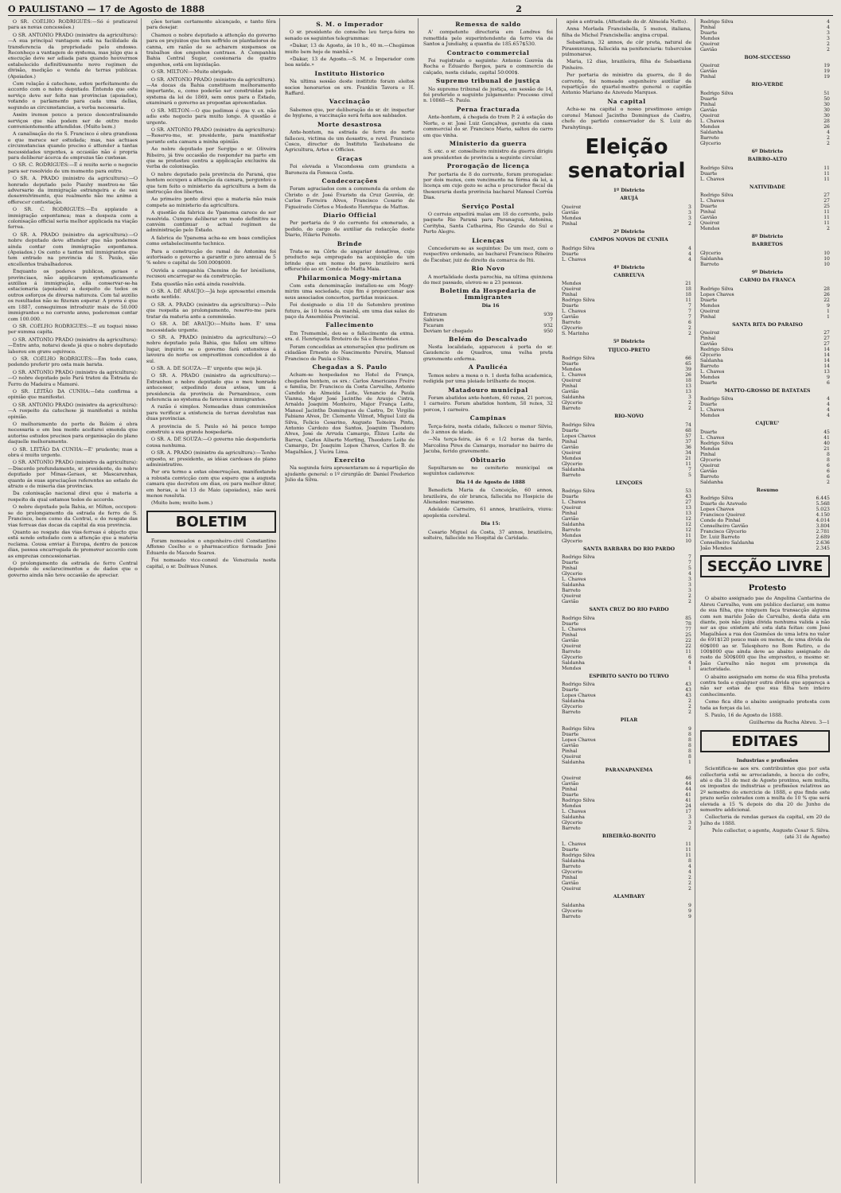O PAULISTANO — 17 de Agosto de 1888 2
O SR. COELHO RODRIGUES:—Só é praticavel para as novas concessões.)
O SR. ANTONIO PRADO (ministro da agricultura):—A sua principal vantagem está na facilidade da transferencia da propriedade pelo endosso. Reconheço a vantagem do systema, mas julgo que a execução deve ser adiada para quando houvermos estabelecido definitivamente novo regimen de divisão, medição e venda de terras publicas. (Apoiados.)
Com relação á catechese, estou perfeitamente de accordo com o nobre deputado. Entendo que este serviço deve ser feito nas provincias (apoiados), votando o parlamento para cada uma dellas, segundo as circumstancias, a verba necessaria.
Assim iremos pouco a pouco descentralisando serviços que não podem ser de outro modo convenientemente attendidos. (Muito bem.)
A canalisação do rio S. Francisco é obra grandiosa e que merece ser estudada; mas, nas actuaes circumstancias quando preciso é attender a tantas necessidades urgentes, a occasião não é propria para deliberar ácerca de emprezas tão custosas.
O SR. C. RODRIGUES:—E é muito serio o negocio para ser resolvido de um momento para outro.
O SR. A. PRADO (ministro da agricultura):—O honrado deputado pelo Piauhy mostrou-se tão adversario da immigração estrangeira e de seu desenvolvimento, que realmente não me animo a offerecer contestação.
O SR. C. RODRIGUES:—Eu applaudo a immigração espontanea; mas a despeza com a colonisação official seria melhor applicada na viação ferrea.
O SR. A. PRADO (ministro da agricultura):—O nobre deputado deve attender que não podemos ainda contar com immigração espontanea. (Apoiados.) Os cento e tantos mil immigrantes que tem entrado na provincia de S. Paulo, são excellentes trabalhadores.
Enquanto os poderes publicos, geraes e provinciaes, não applicarem systematicamente auxilios á immigração, ella conservar-se-ha estacionaria (apoiados) a despeito de todos os outros esforços de diversa natureza. Com tal auxilio os resultados não se fizeram esperar. A prova é que em 1887, conseguimos introduzir mais de 50.000 immigrantes e no corrente anno, poderemos contar com 100.000.
O SR. COELHO RODRIGUES:—E eu toquei nisso per summa capita.
O SR. ANTONIO PRADO (ministro da agricultura):—Entre anto, notarei desde já que o nobre deputado laborou em grave equivoco.
O SR. COELHO RODRIGUES:—Em todo caso, podendo preferir pro osta mais barata.
O SR. ANTONIO PRADO (ministro da agricultura):—O nobre deputado pelo Pará tratou da Estrada de Ferro do Madeira e Mamoré.
O SR. LEITÃO DA CUNHA:—Isto confirma a opinião que manifestei.
O SR. ANTONIO PRADO (ministro da agricultura):—A respeito da catechese já manifestei a minha opinião.
O melhoramento do porto de Belém é obra necessaria e em boa mente aceitarei emenda que autorise estudos precisos para organisação do plano daquelle melhoramento.
O SR. LEITÃO DA CUNHA:—E' prudente; mas a obra é muito urgente.
O SR. ANTONIO PRADO (ministro da agricultura):—Discordo profundamente, sr. presidente, do nobre deputado por Minas-Geraes, sr. Mascarenhas, quanto ás suas apreciações referentes ao estado de atrazo e de miseria das provincias.
Da colonisação nacional direi que é materia a respeito da qual estamos todos de accordo.
O nobre deputado pela Bahia, sr. Milton, occupou-se do prolongamento da estrada de ferro de S. Francisco, bem como da Central, e do resgate das vias ferreas das docas da capital da sua provincia.
Quanto ao resgate das vias-ferreas é objecto que está sendo estudado com a attenção que a materia reclama. Cousa enviar á Europa, dentro de poucos dias, pessoa encarregada de promover accordo com as emprezas concessionarias.
O prolongamento da estrada de ferro Central depende de esclarecimentos e de dados que o governo ainda não teve occasião de apreciar.
ções teriam certamente alcançado, e tanto fôra para desejar.
Chamou o nobre deputado a attenção do governo para os prejuizos que tem soffrido os plantadores de canna, em razão de se acharem suspensos os trabalhos dos engenhos centraes. A Companhia Bahia Central Sugar, cessionaria de quatro engenhos, está em liquidação.
O SR. MILTON:—Muito obrigado.
O SR. ANTONIO PRADO (ministro da agricultura).—As docas da Bahia constituem melhoramento importante, e, como poderão ser construidas pelo systema da lei de 1869, sem onus para o Estado, examinará o governo as propostas apresentadas.
O SR. MILTON:—O que pedimos é que v. ex. não adie este negocio para muito longe. A questão é urgente.
O SR. ANTONIO PRADO (ministro da agricultura):—Reservo-me, sr. presidente, para manifestar perante esta camara a minha opinião.
Ao nobre deputado por Sergipe o sr. Oliveira Ribeiro, já tive occasião de responder na parte em que se protestou contra a applicação exclusiva da verba de colonisação.
O nobre deputado pela provincia do Paraná, que hontem occupou a attenção da camara, perguntou o que tem feito o ministerio da agricultura a bem da instrucção dos libertos.
Ao primeiro ponto direi que a materia não mais compete ao ministerio da agricultura.
A questão da fabrica de Ypanema carece de ser resolvida. Cumpre deliberar em modo definitivo se convém continuar o actual regimen de administração pelo Estado.
A fabrica de Ypanema acha-se em boas condições como estabelecimento technico.
Para a construcção do ramal de Antonina foi autorisado o governo a garantir o juro annual de 5 % sobre o capital de 500.000$000.
Ouvida a companhia Chemins de fer brésiliens, recusou encarregar-se da construcção.
Esta questão não está ainda resolvida.
O SR. A. DE ARAUJO:—Já hoje apresentei emenda neste sentido.
O SR. A. PRADO (ministro da agricultura):—Pelo que respeita ao prolongamento, reservo-me para tratar da materia ante a commissão.
O SR. A. DE ARAUJO:—Muito bem. E' uma necessidade urgente.
O SR. A. PRADO (ministro da agricultura):—O nobre deputado pela Bahia, que fallou em ultimo lugar, inquiriu se o governo fará extensivos á lavoura do norte os emprestimos concedidos á do sul.
O SR. A. DE SOUZA:—E' urgente que seja já.
O SR. A. PRADO (ministro da agricultura):—Estranhou o nobre deputado que o meu honrado antecessor, expedindo dous avisos, um á presidencia da provincia de Pernambuco, com referencia ao systema de favores a immigrantes.
A razão é simples. Nomeadas duas commissões para verificar a existencia de terras devolutas nas duas provincias.
A provincia de S. Paulo só há pouco tempo construiu a sua grande hospedaria.
O SR. A. DE SOUZA:—O governo não despenderia cousa nenhuma.
O SR. A. PRADO (ministro da agricultura):—Tenho exposto, sr. presidente, as idéas cardeaes do plano administrativo.
Por ora termo a estas observações, manifestando a robusta convicção com que espero que a augusta camara que decretou em dias, ou para melhor dizer, em horas, a lei 13 de Maio (apoiados), não será menos resoluta.
(Muito bem; muito bem.)
BOLETIM
Foram nomeados o engenheiro-civil Constantino Affonso Coelho e o pharmaceutico formado José Eduardo de Macedo Soares.
Foi nomeado vice-consul de Venezuela nesta capital, o sr. Dolivaes Nunes.
S. M. o Imperador
O sr. presidente do conselho leu terça-feira no senado os seguintes telegrammas:
«Dakar, 13 de Agosto, ás 10 h., 40 m.—Chegámos muito bem hoje de manhã.»
«Dakar, 13 de Agosto.—S. M. o Imperador com boa saúde.»
Instituto Historico
Na ultima sessão deste instituto foram eleitos socios honorarios os srs. Franklin Tavora e H. Raffard.
Vaccinação
Sabemos que, por deliberação do sr. dr. inspector de hygiene, a vaccinação será feita aos sabbados.
Morte desastrosa
Ante-hontem, na estrada de ferro do norte falleceu, victima de um desastre, o revd. Francisco Cosco, director do Instituto Taubateano de Agricultura, Artes e Officios.
Graças
Foi elevada a Viscondessa com grandeza a Baroneza da Fonseca Costa.
Condecorações
Foram agraciados com a commenda da ordem de Christo o dr. José Evaristo da Cruz Gouvêa, dr. Carlos Ferreira Alves, Francisco Cesario de Figueiredo Côrtes e Modesto Henrique de Mattos.
Diario Official
Por portaria de 9 do corrente foi exonerado, a pedido, do cargo de auxiliar da redacção deste Diario, Hilario Peixoto.
Brinde
Trata-se na Côrte de angariar donativos, cujo producto seja empregado na acquisição de um brinde que em nome do povo brazileiro será offerecido ao sr. Conde do Matta Maia.
Philarmonica Mogy-mirtana
Com esta denominação installou-se em Mogy-mirim uma sociedade, cujo fim é proporcionar aos seus associados concertos, partidas musicaes.
Foi designado o dia 10 de Setembro proximo futuro, ás 10 horas da manhã, em uma das salas do paço da Assembléa Provincial.
Fallecimento
Em Tremembé, deu-se o fallecimento da exma. sra. d. Henriqueta Broteiro de Sá e Benevides.
Foram concedidas as exonerações que pediram os cidadãos Ernesto do Nascimento Pereira, Manoel Francisco de Paula e Silva.
Chegadas a S. Paulo
Acham-se hospedados no Hotel de França, chegados hontem, os srs.: Carlos Americano Freire e familia, Dr. Francisco da Costa Carvalho, Antonio Candido de Almeida Leite, Venancio de Paula Vianna, Major José Jacintho de Araujo Cintra, Arnaldo Joaquim Monteiro, Major França Leite, Manoel Jacintho Domingues de Castro, Dr. Virgilio Fabiano Alves, Dr. Clemente Vilmot, Miguel Luiz da Silva, Felicio Cesarino, Augusto Teixeira Pinto, Antonio Cardozo dos Santos, Joaquim Theodoro Alves, José de Arruda Camargo, Elizeu Leite de Barros, Carlos Alberto Morting, Theodoro Leite de Camargo, Dr. Joaquim Lopes Chaves, Carlos B. de Magalhães, J. Vieira Lima.
Exercito
Na segunda feira apresentaram-se á repartição do ajudante general: o 1º cirurgião dr. Daniel Frederico Julio da Silva.
Remessa de saldo
A' competente directoria em Londres foi remettida pelo superintendente da ferro via de Santos a Jundiahy, a quantia de 185.657$530.
Contracto commercial
Foi registrado o seguinte: Antonio Gouvêa da Rocha e Eduardo Borges, para o commercio de calçado, nesta cidade, capital 50:000$.
Supremo tribunal de justiça
No supremo tribunal de justiça, em sessão de 14, foi proferido o seguinte julgamento: Processo civel n. 10868—S. Paulo.
Perna fracturada
Ante-hontem, á chegada do trem P. 2 á estação do Norte, o sr. José Luiz Gonçalves, gerente da casa commercial do sr. Francisco Mario, saltou do carro em que vinha.
Ministerio da guerra
S. exc. o sr. conselheiro ministro da guerra dirigiu aos presidentes de provincia a seguinte circular.
Prorogação de licença
Por portaria de 8 do corrente, foram prorogadas: por dois mezes, com vencimento na fórma da lei, a licença em cujo gozo se acha o procurador fiscal da thesouraria desta provincia bacharel Manoel Corrêa Dias.
Serviço Postal
O correio expedirá malas em 18 do corrente, pelo paquete Rio Paraná para Paranaguá, Antonina, Corityba, Santa Catharina, Rio Grande do Sul e Porto Alegre.
Licenças
Concederam-se as seguintes: De um mez, com o respectivo ordenado, ao bacharel Francisco Ribeiro de Escobar, juiz de direito da comarca de Itú.
Rio Novo
A mortalidade desta parochia, na ultima quinzena do mez passado, elevou-se a 23 pessoas.
Boletim da Hospedaria de Immigrantes
Dia 16
| Entraram | 939 |
| Sahiram | 7 |
| Ficaram | 932 |
| Deviam ter chegado | 950 |
Belém do Descalvado
Nesta localidade, appareceu á porta do sr. Gaudencio de Quadros, uma velha preta gravemente enferma.
A Paulicéa
Temos sobre a mesa o n. 1 desta folha academica, redigida por uma pleiade brilhante de moços.
Matadouro municipal
Foram abatidos ante-hontem, 60 rezes, 21 porcos, 1 carneiro. Foram abatidos hontem, 58 rezes, 32 porcos, 1 carneiro.
Campinas
Terça-feira, nesta cidade, falleceu o menor Silvio, de 3 annos de idade.
—Na terça-feira, ás 6 e 1/2 horas da tarde, Marcolino Pires de Camargo, morador no bairro de Jacuba, ferido gravemente.
Obituario
Sepultaram-se no cemiterio municipal os seguintes cadaveres:
Dia 14 de Agosto de 1888
Benedicta Maria da Conceição, 60 annos, brazileira, de côr branca, fallecida no Hospicio de Alienados: marasmo.
Adelaide Carneiro, 61 annos, brazileira, viuva: apoplexia cerebral.
Dia 15:
Cesario Miguel da Costa, 37 annos, brazileiro, solteiro, fallecido no Hospital de Caridade.
após a entrada. (Attestado do dr. Almeida Netto).
Anna Morlada Francisbella, 5 mezes, italiana, filha de Michel Francisbella: angina crupal.
Sebastiana, 32 annos, de côr preta, natural de Pirassununga, fallecida na penitenciaria: tuberculos pulmonares.
Maria, 12 dias, brazileira, filha de Sebastiana Pinheiro.
Por portaria do ministro da guerra, de 8 do corrente, foi nomeado engenheiro auxiliar da repartição do quartel-mestre general o capitão Antonio Mariano de Azevedo Marques.
Na capital
Acha-se na capital o nosso prestimoso amigo coronel Manoel Jacintho Domingues de Castro, chefe do partido conservador de S. Luiz do Parahytinga.
Eleição senatorial
1º Districto
ARUJÁ
| Queiroz | 3 |
| Gavião | 3 |
| Mendes | 3 |
| Pinhal | 2 |
2º Districto
CAMPOS NOVOS DE CUNHA
| Rodrigo Silva | 4 |
| Duarte | 4 |
| L. Chaves | 4 |
4º Districto
CABREUVA
| Mendes | 21 |
| Queiroz | 18 |
| Pinhal | 18 |
| Rodrigo Silva | 11 |
| Duarte | 7 |
| L. Chaves | 7 |
| Gavião | 7 |
| Barreto | 6 |
| Glycerio | 2 |
| S. Marinho | 2 |
5º Districto
TIJUCO-PRETO
| Rodrigo Silva | 66 |
| Duarte | 65 |
| Mendes | 39 |
| L. Chaves | 26 |
| Queiroz | 18 |
| Pinhal | 13 |
| Gavião | 13 |
| Saldanha | 3 |
| Glycerio | 2 |
| Barreto | 2 |
RIO-NOVO
| Rodrigo Silva | 74 |
| Duarte | 68 |
| Lopes Chaves | 57 |
| Pinhal | 37 |
| Gavião | 36 |
| Queiroz | 34 |
| Mendes | 21 |
| Glycerio | 11 |
| Saldanha | 7 |
| Barreto | 5 |
LENÇOES
| Rodrigo Silva | 53 |
| Duarte | 43 |
| L. Chaves | 27 |
| Queiroz | 13 |
| Pinhal | 13 |
| Gavião | 12 |
| Saldanha | 12 |
| Barreto | 12 |
| Mendes | 11 |
| Glycerio | 10 |
SANTA BARBARA DO RIO PARDO
| Rodrigo Silva | 7 |
| Duarte | 7 |
| Pinhal | 5 |
| Glycerio | 4 |
| L. Chaves | 3 |
| Saldanha | 3 |
| Barreto | 3 |
| Queiroz | 2 |
| Gavião | 2 |
SANTA CRUZ DO RIO PARDO
| Rodrigo Silva | 85 |
| Duarte | 78 |
| L. Chaves | 77 |
| Pinhal | 25 |
| Gavião | 22 |
| Queiroz | 22 |
| Barreto | 11 |
| Glycerio | 6 |
| Saldanha | 4 |
| Mendes | 1 |
ESPIRITO SANTO DO TURVO
| Rodrigo Silva | 43 |
| Duarte | 43 |
| Lopes Chaves | 43 |
| Saldanha | 2 |
| Glycerio | 2 |
| Barreto | 2 |
PILAR
| Rodrigo Silva | 9 |
| Duarte | 8 |
| Lopes Chaves | 8 |
| Gavião | 8 |
| Pinhal | 8 |
| Queiroz | 8 |
| Saldanha | 1 |
PARANAPANEMA
| Queiroz | 46 |
| Gavião | 44 |
| Pinhal | 44 |
| Duarte | 41 |
| Rodrigo Silva | 41 |
| Mendes | 24 |
| L. Chaves | 17 |
| Saldanha | 3 |
| Glycerio | 3 |
| Barreto | 2 |
RIBEIRÃO-BONITO
| L. Chaves | 11 |
| Duarte | 11 |
| Rodrigo Silva | 11 |
| Saldanha | 8 |
| Barreto | 4 |
| Glycerio | 4 |
| Pinhal | 2 |
| Gavião | 2 |
| Queiroz | 2 |
ALAMBARY
| Saldanha | 9 |
| Glycerio | 9 |
| Barreto | 9 |
| Rodrigo Silva | 4 |
| Pinhal | 4 |
| Duarte | 3 |
| Mendes | 3 |
| Queiroz | 2 |
| Gavião | 2 |
BOM-SUCCESSO
| Queiroz | 19 |
| Gavião | 19 |
| Pinhal | 19 |
RIO-VERDE
| Rodrigo Silva | 51 |
| Duarte | 50 |
| Pinhal | 30 |
| Gavião | 30 |
| Queiroz | 30 |
| L. Chaves | 28 |
| Mendes | 26 |
| Saldanha | 4 |
| Barreto | 2 |
| Glycerio | 2 |
6º Districto
BAIRRO-ALTO
| Rodrigo Silva | 11 |
| Duarte | 11 |
| L. Chaves | 11 |
NATIVIDADE
| Rodrigo Silva | 27 |
| L. Chaves | 27 |
| Duarte | 25 |
| Pinhal | 11 |
| Gavião | 11 |
| Queiroz | 11 |
| Mendes | 2 |
8º Districto
BARRETOS
| Glycerio | 10 |
| Saldanha | 10 |
| Barreto | 10 |
9º Districto
CARMO DA FRANCA
| Rodrigo Silva | 28 |
| Lopes Chaves | 26 |
| Duarte | 22 |
| Mendes | 9 |
| Queiroz | 1 |
| Pinhal | 1 |
SANTA RITA DO PARAISO
| Queiroz | 27 |
| Pinhal | 27 |
| Gavião | 27 |
| Rodrigo Silva | 14 |
| Glycerio | 14 |
| Saldanha | 14 |
| Barreto | 14 |
| L. Chaves | 13 |
| Mendes | 9 |
| Duarte | 6 |
MATTO-GROSSO DE BATATAES
| Rodrigo Silva | 4 |
| Duarte | 4 |
| L. Chaves | 4 |
| Mendes | 4 |
CAJURU'
| Duarte | 45 |
| L. Chaves | 41 |
| Rodrigo Silva | 40 |
| Mendes | 21 |
| Pinhal | 8 |
| Glycerio | 8 |
| Queiroz | 6 |
| Gavião | 6 |
| Barreto | 6 |
| Saldanha | 2 |
Resumo
| Rodrigo Silva | 6.445 |
| Duarte de Azevedo | 5.568 |
| Lopes Chaves | 5.023 |
| Francisco Queiroz | 4.150 |
| Conde do Pinhal | 4.014 |
| Conselheiro Gavião | 3.804 |
| Francisco Glycerio | 2.781 |
| Dr. Luiz Barreto | 2.689 |
| Conselheiro Saldanha | 2.636 |
| João Mendes | 2.345 |
SECÇÃO LIVRE
Protesto
O abaixo assignado pae de Angelina Cantarina de Abreu Carvalho, vem em publico declarar, em nome de sua filha, que ninguem faça transacção alguma com sen marido João de Carvalho, desta data em diante, pois não julga divida nenhuma valida a não ser as que existem até esta data feitas: com José Magalhães a rua dos Gusmões de uma letra no valor de 691$120 pouco mais ou menos, de uma divida de 60$000 ao sr. Telesphoro no Bom Retiro, e de 100$000 que ainda deve ao abaixo assignado de resto de 500$000 que lhe emprestou, o mesmo sr. João Carvalho não negou em presença da auctoridade.
O abaixo assignado em nome de sua filha protesta contra toda e qualquer outra divida que appareça a não ser estas de que sua filha tem inteiro conhecimento.
Como fica dito o abaixo assignado protesta com toda as forças da lei.
S. Paulo, 16 de Agosto de 1888.
Guilherme da Rocha Abreu. 3—1
EDITAES
Industrias e profissões
Scientifica-se aos srs. contribuintes que por esta collectoria está se arrecadando, a bocca do cofre, até o dia 31 do mez de Agosto proximo, sem multa, os impostos de industrias e profissões relativos ao 2º semestre do exercicio de 1888, e que findo este prazo serão cobrados com a multa de 10 % que será elevada a 15 % depois do dia 20 de Junho de semestre addicional.
Collectoria de rendas geraes da capital, em 20 de Julho de 1888.
Pelo collector, o agente, Augusto Cesar S. Silva. (até 31 de Agosto)